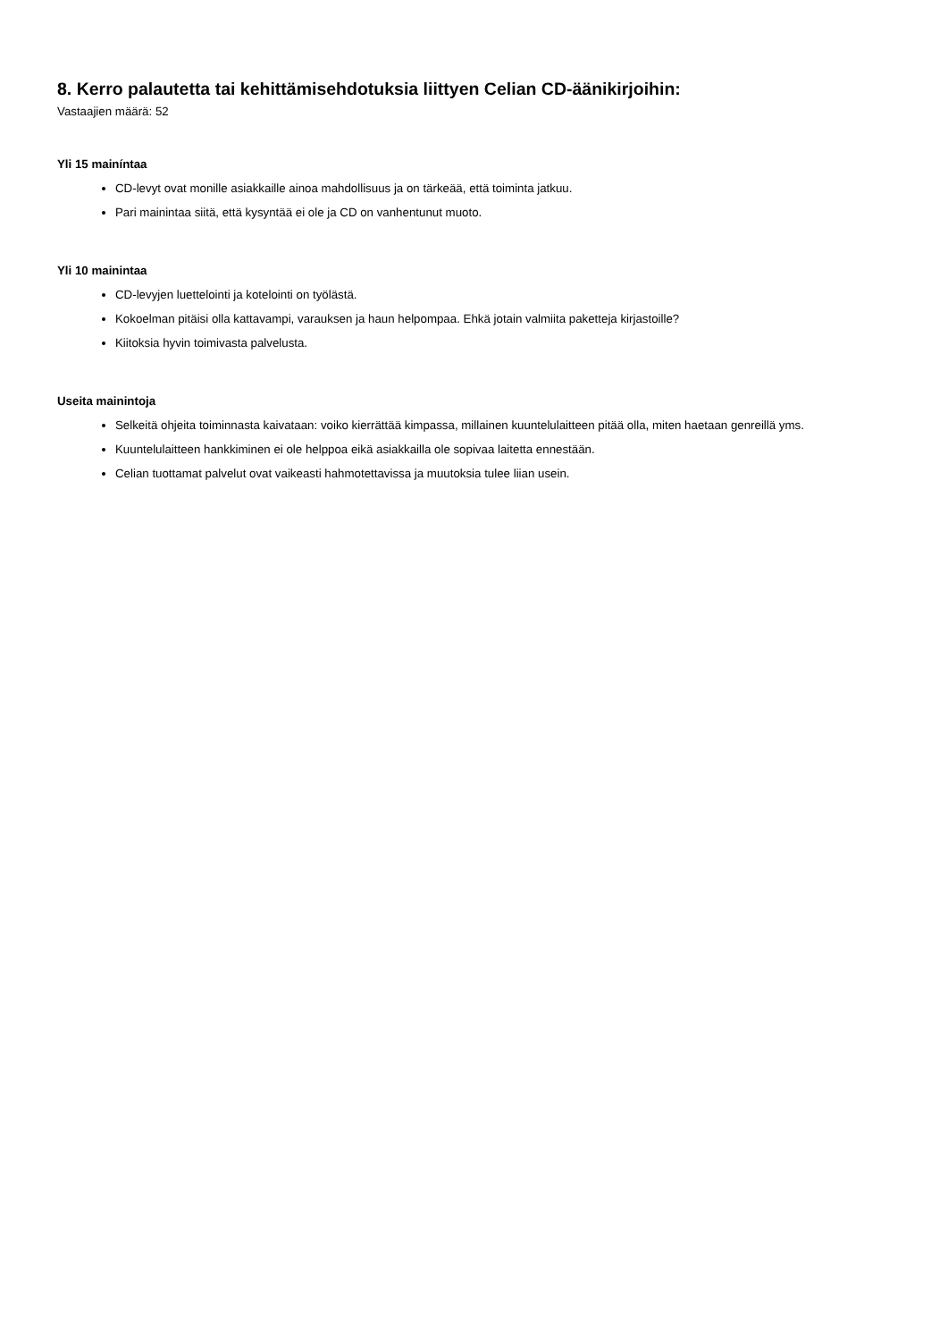8. Kerro palautetta tai kehittämisehdotuksia liittyen Celian CD-äänikirjoihin:
Vastaajien määrä: 52
Yli 15 mainíntaa
CD-levyt ovat monille asiakkaille ainoa mahdollisuus ja on tärkeää, että toiminta jatkuu.
Pari mainintaa siitä, että kysyntää ei ole ja CD on vanhentunut muoto.
Yli 10 mainintaa
CD-levyjen luettelointi ja kotelointi on työlästä.
Kokoelman pitäisi olla kattavampi, varauksen ja haun helpompaa. Ehkä jotain valmiita paketteja kirjastoille?
Kiitoksia hyvin toimivasta palvelusta.
Useita mainintoja
Selkeitä ohjeita toiminnasta kaivataan: voiko kierrättää kimpassa, millainen kuuntelulaitteen pitää olla, miten haetaan genreillä yms.
Kuuntelulaitteen hankkiminen ei ole helppoa eikä asiakkailla ole sopivaa laitetta ennestään.
Celian tuottamat palvelut ovat vaikeasti hahmotettavissa ja muutoksia tulee liian usein.